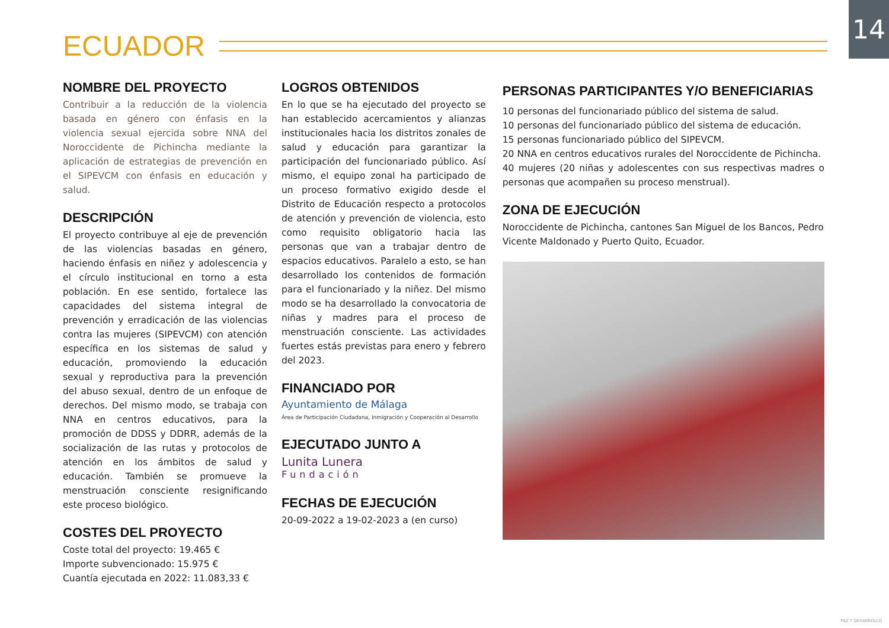14
ECUADOR
NOMBRE DEL PROYECTO
Contribuir a la reducción de la violencia basada en género con énfasis en la violencia sexual ejercida sobre NNA del Noroccidente de Pichincha mediante la aplicación de estrategias de prevención en el SIPEVCM con énfasis en educación y salud.
DESCRIPCIÓN
El proyecto contribuye al eje de prevención de las violencias basadas en género, haciendo énfasis en niñez y adolescencia y el círculo institucional en torno a esta población. En ese sentido, fortalece las capacidades del sistema integral de prevención y erradicación de las violencias contra las mujeres (SIPEVCM) con atención específica en los sistemas de salud y educación, promoviendo la educación sexual y reproductiva para la prevención del abuso sexual, dentro de un enfoque de derechos. Del mismo modo, se trabaja con NNA en centros educativos, para la promoción de DDSS y DDRR, además de la socialización de las rutas y protocolos de atención en los ámbitos de salud y educación. También se promueve la menstruación consciente resignificando este proceso biológico.
COSTES DEL PROYECTO
Coste total del proyecto: 19.465 €
Importe subvencionado: 15.975 €
Cuantía ejecutada en 2022: 11.083,33 €
LOGROS OBTENIDOS
En lo que se ha ejecutado del proyecto se han establecido acercamientos y alianzas institucionales hacia los distritos zonales de salud y educación para garantizar la participación del funcionariado público. Así mismo, el equipo zonal ha participado de un proceso formativo exigido desde el Distrito de Educación respecto a protocolos de atención y prevención de violencia, esto como requisito obligatorio hacia las personas que van a trabajar dentro de espacios educativos. Paralelo a esto, se han desarrollado los contenidos de formación para el funcionariado y la niñez. Del mismo modo se ha desarrollado la convocatoria de niñas y madres para el proceso de menstruación consciente. Las actividades fuertes estás previstas para enero y febrero del 2023.
FINANCIADO POR
Ayuntamiento de Málaga
Área de Participación Ciudadana, Inmigración y Cooperación al Desarrollo
EJECUTADO JUNTO A
Lunita Lunera
Fundación
FECHAS DE EJECUCIÓN
20-09-2022 a 19-02-2023 a (en curso)
PERSONAS PARTICIPANTES Y/O BENEFICIARIAS
10 personas del funcionariado público del sistema de salud.
10 personas del funcionariado público del sistema de educación.
15 personas funcionariado público del SIPEVCM.
20 NNA en centros educativos rurales del Noroccidente de Pichincha.
40 mujeres (20 niñas y adolescentes con sus respectivas madres o personas que acompañen su proceso menstrual).
ZONA DE EJECUCIÓN
Noroccidente de Pichincha, cantones San Miguel de los Bancos, Pedro Vicente Maldonado y Puerto Quito, Ecuador.
PAZ Y DESARROLLO